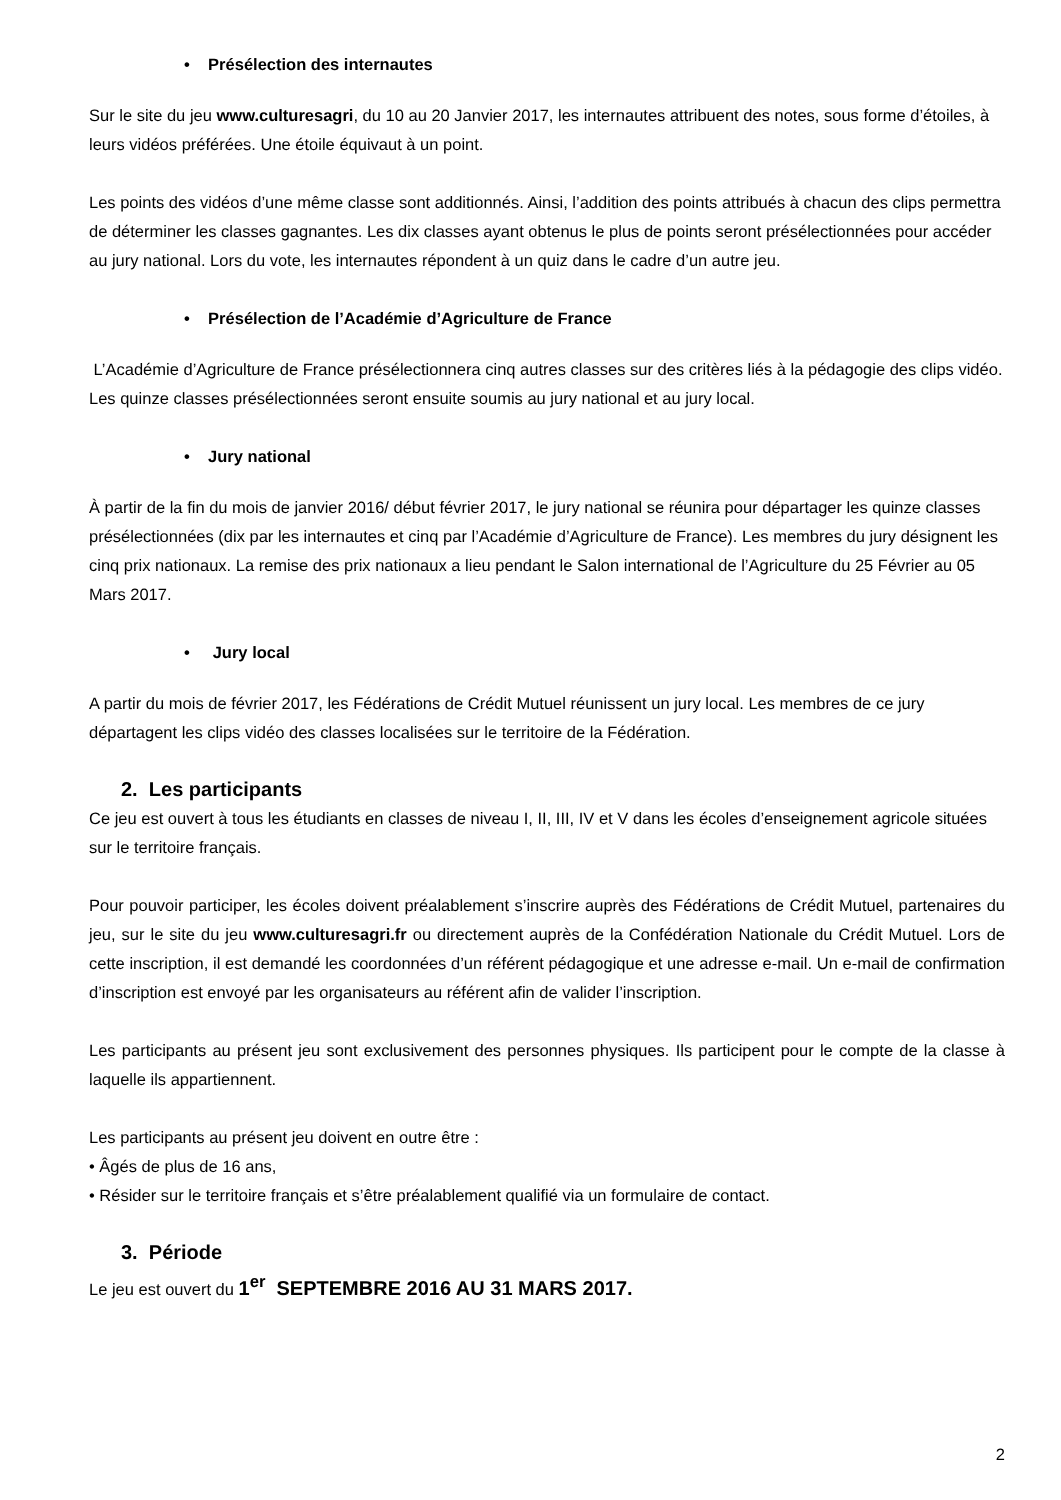• Présélection des internautes
Sur le site du jeu www.culturesagri, du 10 au 20 Janvier 2017, les internautes attribuent des notes, sous forme d’étoiles, à leurs vidéos préférées. Une étoile équivaut à un point.
Les points des vidéos d’une même classe sont additionnés. Ainsi, l’addition des points attribués à chacun des clips permettra de déterminer les classes gagnantes. Les dix classes ayant obtenus le plus de points seront présélectionnées pour accéder au jury national. Lors du vote, les internautes répondent à un quiz dans le cadre d’un autre jeu.
• Présélection de l’Académie d’Agriculture de France
L’Académie d’Agriculture de France présélectionnera cinq autres classes sur des critères liés à la pédagogie des clips vidéo.
Les quinze classes présélectionnées seront ensuite soumis au jury national et au jury local.
• Jury national
À partir de la fin du mois de janvier 2016/ début février 2017, le jury national se réunira pour départager les quinze classes présélectionnées (dix par les internautes et cinq par l’Académie d’Agriculture de France). Les membres du jury désignent les cinq prix nationaux. La remise des prix nationaux a lieu pendant le Salon international de l’Agriculture du 25 Février au 05 Mars 2017.
• Jury local
A partir du mois de février 2017, les Fédérations de Crédit Mutuel réunissent un jury local. Les membres de ce jury départagent les clips vidéo des classes localisées sur le territoire de la Fédération.
2. Les participants
Ce jeu est ouvert à tous les étudiants en classes de niveau I, II, III, IV et V dans les écoles d’enseignement agricole situées sur le territoire français.
Pour pouvoir participer, les écoles doivent préalablement s’inscrire auprès des Fédérations de Crédit Mutuel, partenaires du jeu, sur le site du jeu www.culturesagri.fr ou directement auprès de la Confédération Nationale du Crédit Mutuel. Lors de cette inscription, il est demandé les coordonnées d’un référent pédagogique et une adresse e-mail. Un e-mail de confirmation d’inscription est envoyé par les organisateurs au référent afin de valider l’inscription.
Les participants au présent jeu sont exclusivement des personnes physiques. Ils participent pour le compte de la classe à laquelle ils appartiennent.
Les participants au présent jeu doivent en outre être :
• Âgés de plus de 16 ans,
• Résider sur le territoire français et s’être préalablement qualifié via un formulaire de contact.
3. Période
Le jeu est ouvert du 1<sup>er</sup> SEPTEMBRE 2016 AU 31 MARS 2017.
2